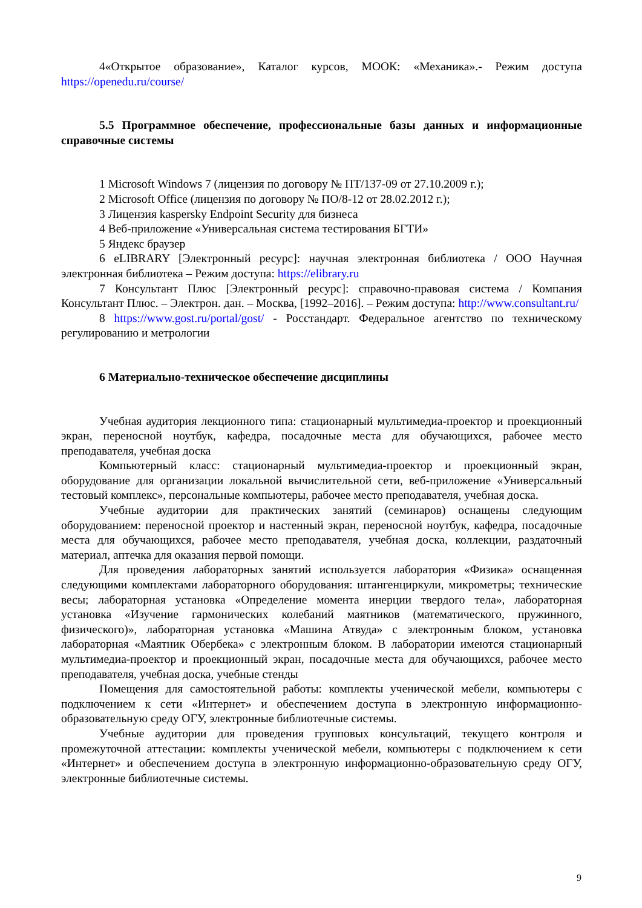4«Открытое образование», Каталог курсов, МООК: «Механика».- Режим доступа https://openedu.ru/course/
5.5 Программное обеспечение, профессиональные базы данных и информационные справочные системы
1 Microsoft Windows 7 (лицензия по договору № ПТ/137-09 от 27.10.2009 г.);
2 Microsoft Office (лицензия по договору № ПО/8-12 от 28.02.2012 г.);
3 Лицензия kaspersky Endpoint Security для бизнеса
4 Веб-приложение «Универсальная система тестирования БГТИ»
5 Яндекс браузер
6 eLIBRARY [Электронный ресурс]: научная электронная библиотека / ООО Научная электронная библиотека – Режим доступа: https://elibrary.ru
7 Консультант Плюс [Электронный ресурс]: справочно-правовая система / Компания Консультант Плюс. – Электрон. дан. – Москва, [1992–2016]. – Режим доступа: http://www.consultant.ru/
8 https://www.gost.ru/portal/gost/ - Росстандарт. Федеральное агентство по техническому регулированию и метрологии
6 Материально-техническое обеспечение дисциплины
Учебная аудитория лекционного типа: стационарный мультимедиа-проектор и проекционный экран, переносной ноутбук, кафедра, посадочные места для обучающихся, рабочее место преподавателя, учебная доска
Компьютерный класс: стационарный мультимедиа-проектор и проекционный экран, оборудование для организации локальной вычислительной сети, веб-приложение «Универсальный тестовый комплекс», персональные компьютеры, рабочее место преподавателя, учебная доска.
Учебные аудитории для практических занятий (семинаров) оснащены следующим оборудованием: переносной проектор и настенный экран, переносной ноутбук, кафедра, посадочные места для обучающихся, рабочее место преподавателя, учебная доска, коллекции, раздаточный материал, аптечка для оказания первой помощи.
Для проведения лабораторных занятий используется лаборатория «Физика» оснащенная следующими комплектами лабораторного оборудования: штангенциркули, микрометры; технические весы; лабораторная установка «Определение момента инерции твердого тела», лабораторная установка «Изучение гармонических колебаний маятников (математического, пружинного, физического)», лабораторная установка «Машина Атвуда» с электронным блоком, установка лабораторная «Маятник Обербека» с электронным блоком. В лаборатории имеются стационарный мультимедиа-проектор и проекционный экран, посадочные места для обучающихся, рабочее место преподавателя, учебная доска, учебные стенды
Помещения для самостоятельной работы: комплекты ученической мебели, компьютеры с подключением к сети «Интернет» и обеспечением доступа в электронную информационно-образовательную среду ОГУ, электронные библиотечные системы.
Учебные аудитории для проведения групповых консультаций, текущего контроля и промежуточной аттестации: комплекты ученической мебели, компьютеры с подключением к сети «Интернет» и обеспечением доступа в электронную информационно-образовательную среду ОГУ, электронные библиотечные системы.
9